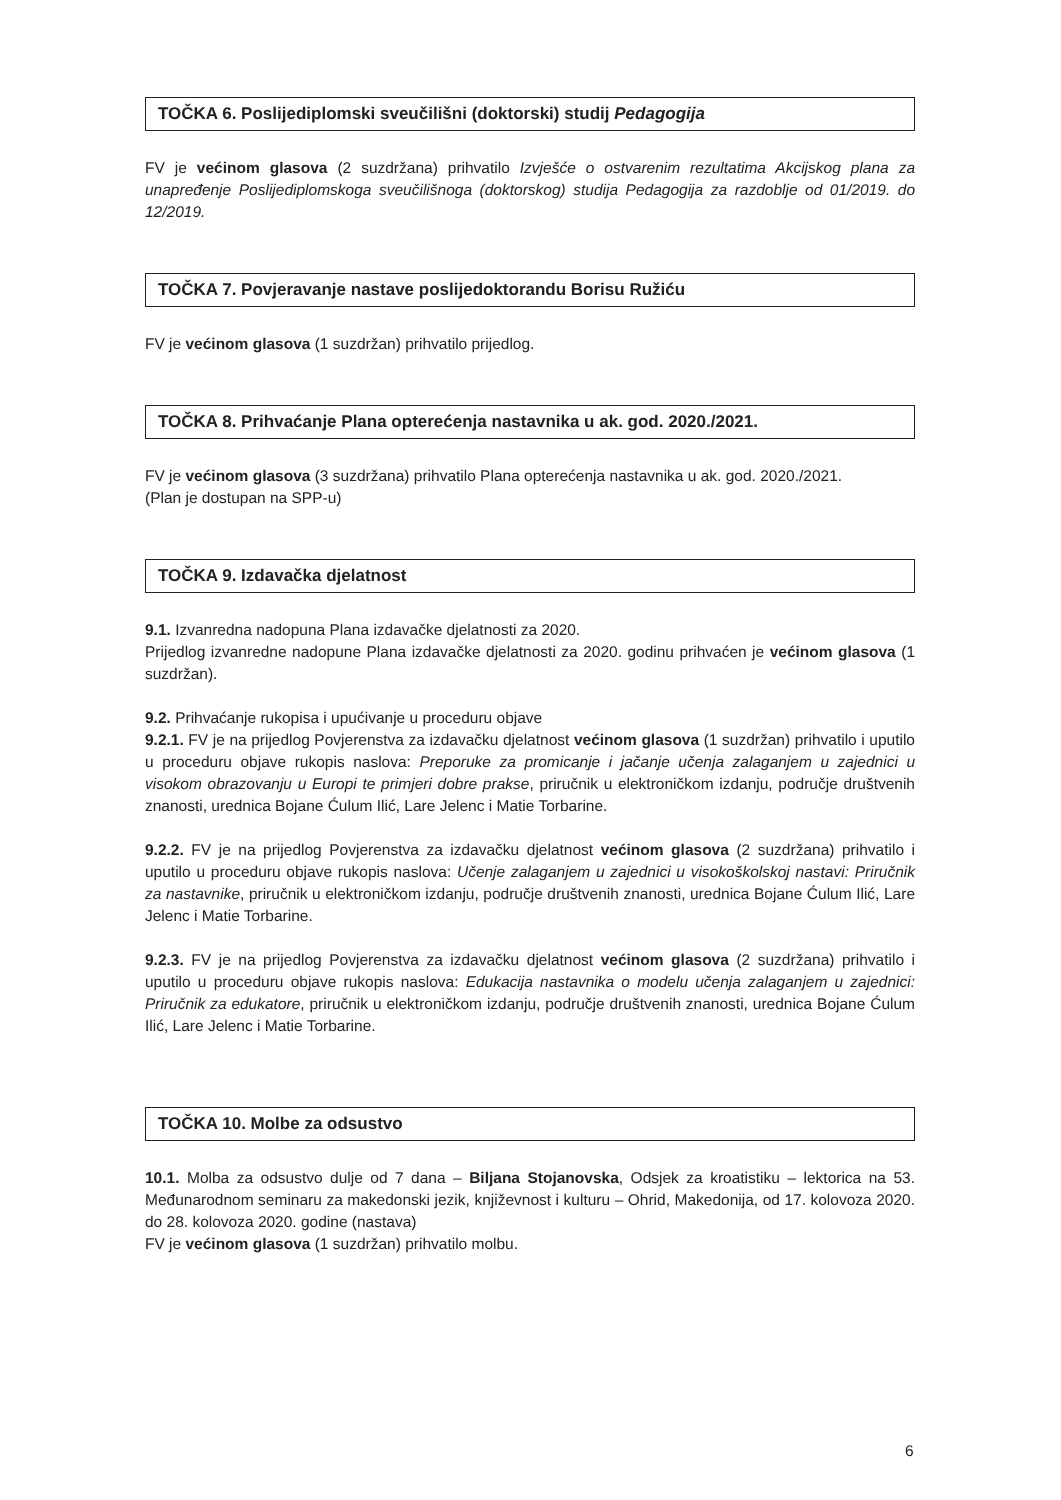TOČKA 6. Poslijediplomski sveučilišni (doktorski) studij Pedagogija
FV je većinom glasova (2 suzdržana) prihvatilo Izvješće o ostvarenim rezultatima Akcijskog plana za unapređenje Poslijediplomskoga sveučilišnoga (doktorskog) studija Pedagogija za razdoblje od 01/2019. do 12/2019.
TOČKA 7. Povjeravanje nastave poslijedoktorandu Borisu Ružiću
FV je većinom glasova (1 suzdržan) prihvatilo prijedlog.
TOČKA 8. Prihvaćanje Plana opterećenja nastavnika u ak. god. 2020./2021.
FV je većinom glasova (3 suzdržana) prihvatilo Plana opterećenja nastavnika u ak. god. 2020./2021.
(Plan je dostupan na SPP-u)
TOČKA 9. Izdavačka djelatnost
9.1. Izvanredna nadopuna Plana izdavačke djelatnosti za 2020.
Prijedlog izvanredne nadopune Plana izdavačke djelatnosti za 2020. godinu prihvaćen je većinom glasova (1 suzdržan).
9.2. Prihvaćanje rukopisa i upućivanje u proceduru objave
9.2.1. FV je na prijedlog Povjerenstva za izdavačku djelatnost većinom glasova (1 suzdržan) prihvatilo i uputilo u proceduru objave rukopis naslova: Preporuke za promicanje i jačanje učenja zalaganjem u zajednici u visokom obrazovanju u Europi te primjeri dobre prakse, priručnik u elektroničkom izdanju, područje društvenih znanosti, urednica Bojane Ćulum Ilić, Lare Jelenc i Matie Torbarine.
9.2.2. FV je na prijedlog Povjerenstva za izdavačku djelatnost većinom glasova (2 suzdržana) prihvatilo i uputilo u proceduru objave rukopis naslova: Učenje zalaganjem u zajednici u visokoškolskoj nastavi: Priručnik za nastavnike, priručnik u elektroničkom izdanju, područje društvenih znanosti, urednica Bojane Ćulum Ilić, Lare Jelenc i Matie Torbarine.
9.2.3. FV je na prijedlog Povjerenstva za izdavačku djelatnost većinom glasova (2 suzdržana) prihvatilo i uputilo u proceduru objave rukopis naslova: Edukacija nastavnika o modelu učenja zalaganjem u zajednici: Priručnik za edukatore, priručnik u elektroničkom izdanju, područje društvenih znanosti, urednica Bojane Ćulum Ilić, Lare Jelenc i Matie Torbarine.
TOČKA 10. Molbe za odsustvo
10.1. Molba za odsustvo dulje od 7 dana – Biljana Stojanovska, Odsjek za kroatistiku – lektorica na 53. Međunarodnom seminaru za makedonski jezik, književnost i kulturu – Ohrid, Makedonija, od 17. kolovoza 2020. do 28. kolovoza 2020. godine (nastava)
FV je većinom glasova (1 suzdržan) prihvatilo molbu.
6